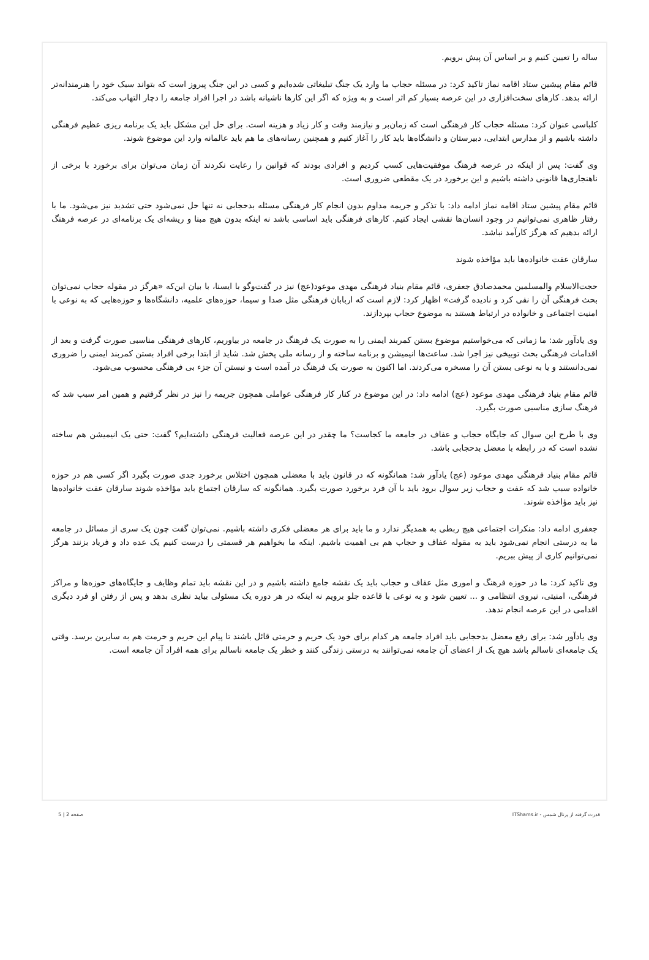ساله را تعیین کنیم و بر اساس آن پیش برویم.
قائم مقام پیشین ستاد اقامه نماز تاکید کرد: در مسئله حجاب ما وارد یک جنگ تبلیغاتی شده‌ایم و کسی در این جنگ پیروز است که بتواند سبک خود را هنرمندانه‌تر ارائه بدهد. کارهای سخت‌افزاری در این عرصه بسیار کم اثر است و به ویژه که اگر این کارها ناشیانه باشد در اجرا افراد جامعه را دچار التهاب می‌کند.
کلباسی عنوان کرد: مسئله حجاب کار فرهنگی است که زمان‌بر و نیازمند وقت و کار زیاد و هزینه است. برای حل این مشکل باید یک برنامه ریزی عظیم فرهنگی داشته باشیم و از مدارس ابتدایی، دبیرستان و دانشگاه‌ها باید کار را آغاز کنیم و همچنین رسانه‌های ما هم باید عالمانه وارد این موضوع شوند.
وی گفت: پس از اینکه در عرصه فرهنگ موفقیت‌هایی کسب کردیم و افرادی بودند که قوانین را رعایت نکردند آن زمان می‌توان برای برخورد با برخی از ناهنجاری‌ها قانونی داشته باشیم و این برخورد در یک مقطعی ضروری است.
قائم مقام پیشین ستاد اقامه نماز ادامه داد: با تذکر و جریمه مداوم بدون انجام کار فرهنگی مسئله بدحجابی نه تنها حل نمی‌شود حتی تشدید نیز می‌شود. ما با رفتار ظاهری نمی‌توانیم در وجود انسان‌ها نقشی ایجاد کنیم. کارهای فرهنگی باید اساسی باشد نه اینکه بدون هیچ مبنا و ریشه‌ای یک برنامه‌ای در عرصه فرهنگ ارائه بدهیم که هرگز کارآمد نباشد.
سارقان عفت خانواده‌ها باید مؤاخذه شوند
حجت‌الاسلام والمسلمین محمدصادق جعفری، قائم مقام بنیاد فرهنگی مهدی موعود(عج) نیز در گفت‌وگو با ایسنا، با بیان این‌که «هرگز در مقوله حجاب نمی‌توان بحث فرهنگی آن را نفی کرد و نادیده گرفت» اظهار کرد: لازم است که اربابان فرهنگی مثل صدا و سیما، حوزه‌های علمیه، دانشگاه‌ها و حوزه‌هایی که به نوعی با امنیت اجتماعی و خانواده در ارتباط هستند به موضوع حجاب بپردازند.
وی یادآور شد: ما زمانی که می‌خواستیم موضوع بستن کمربند ایمنی را به صورت یک فرهنگ در جامعه در بیاوریم، کارهای فرهنگی مناسبی صورت گرفت و بعد از اقدامات فرهنگی بحث توبیخی نیز اجرا شد. ساعت‌ها انیمیشن و برنامه ساخته و از رسانه ملی پخش شد. شاید از ابتدا برخی افراد بستن کمربند ایمنی را ضروری نمی‌دانستند و یا به نوعی بستن آن را مسخره می‌کردند. اما اکنون به صورت یک فرهنگ در آمده است و نبستن آن جزء بی فرهنگی محسوب می‌شود.
قائم مقام بنیاد فرهنگی مهدی موعود (عج) ادامه داد: در این موضوع در کنار کار فرهنگی عواملی همچون جریمه را نیز در نظر گرفتیم و همین امر سبب شد که فرهنگ سازی مناسبی صورت بگیرد.
وی با طرح این سوال که جایگاه حجاب و عفاف در جامعه ما کجاست؟ ما چقدر در این عرصه فعالیت فرهنگی داشته‌ایم؟ گفت: حتی یک انیمیشن هم ساخته نشده است که در رابطه با معضل بدحجابی باشد.
قائم مقام بنیاد فرهنگی مهدی موعود (عج) یادآور شد: همانگونه که در قانون باید با معضلی همچون اختلاس برخورد جدی صورت بگیرد اگر کسی هم در حوزه خانواده سبب شد که عفت و حجاب زیر سوال برود باید با آن فرد برخورد صورت بگیرد. همانگونه که سارقان اجتماع باید مؤاخذه شوند سارقان عفت خانواده‌ها نیز باید مؤاخذه شوند.
جعفری ادامه داد: منکرات اجتماعی هیچ ربطی به همدیگر ندارد و ما باید برای هر معضلی فکری داشته باشیم. نمی‌توان گفت چون یک سری از مسائل در جامعه ما به درستی انجام نمی‌شود باید به مقوله عفاف و حجاب هم بی اهمیت باشیم. اینکه ما بخواهیم هر قسمتی را درست کنیم یک عده داد و فریاد بزنند هرگز نمی‌توانیم کاری از پیش ببریم.
وی تاکید کرد: ما در حوزه فرهنگ و اموری مثل عفاف و حجاب باید یک نقشه جامع داشته باشیم و در این نقشه باید تمام وظایف و جایگاه‌های حوزه‌ها و مراکز فرهنگی، امنیتی، نیروی انتظامی و ... تعیین شود و به نوعی با قاعده جلو برویم نه اینکه در هر دوره یک مسئولی بیاید نظری بدهد و پس از رفتن او فرد دیگری اقدامی در این عرصه انجام ندهد.
وی یادآور شد: برای رفع معضل بدحجابی باید افراد جامعه هر کدام برای خود یک حریم و حرمتی قائل باشند تا پیام این حریم و حرمت هم به سایرین برسد. وقتی یک جامعه‌ای ناسالم باشد هیچ یک از اعضای آن جامعه نمی‌توانند به درستی زندگی کنند و خطر یک جامعه ناسالم برای همه افراد آن جامعه است.
قدرت گرفته از پرتال شمس - ITShams.ir صفحه 2 | 5